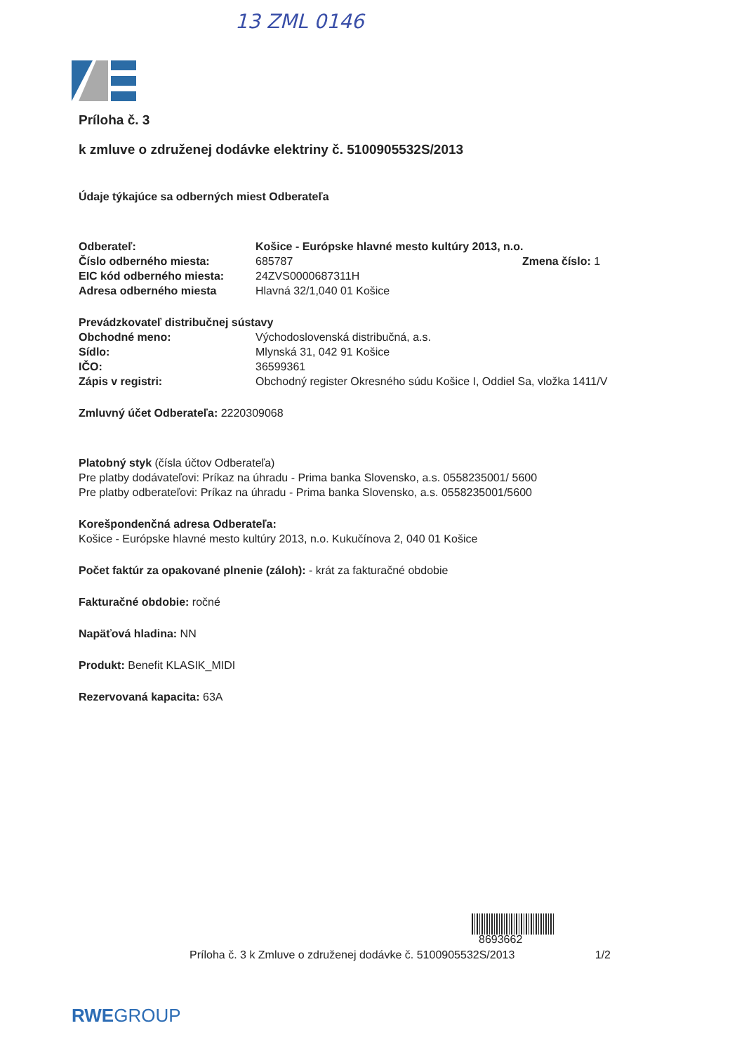13 ZML 0146
Príloha č. 3
k zmluve o združenej dodávke elektriny č. 5100905532S/2013
Údaje týkajúce sa odberných miest Odberateľa
Odberateľ: Košice - Európske hlavné mesto kultúry 2013, n.o.
Číslo odberného miesta: 685787 Zmena číslo: 1
EIC kód odberného miesta: 24ZVS0000687311H
Adresa odberného miesta Hlavná 32/1,040 01 Košice
Prevádzkovateľ distribučnej sústavy
Obchodné meno: Východoslovenská distribučná, a.s.
Sídlo: Mlynská 31, 042 91 Košice
IČO: 36599361
Zápis v registri: Obchodný register Okresného súdu Košice I, Oddiel Sa, vložka 1411/V
Zmluvný účet Odberateľa: 2220309068
Platobný styk (čísla účtov Odberateľa)
Pre platby dodávateľovi: Príkaz na úhradu - Prima banka Slovensko, a.s. 0558235001/ 5600
Pre platby odberateľovi: Príkaz na úhradu - Prima banka Slovensko, a.s. 0558235001/5600
Korešpondenčná adresa Odberateľa:
Košice - Európske hlavné mesto kultúry 2013, n.o. Kukučínova 2, 040 01 Košice
Počet faktúr za opakované plnenie (záloh): - krát za fakturačné obdobie
Fakturačné obdobie: ročné
Napäťová hladina: NN
Produkt: Benefit KLASIK_MIDI
Rezervovaná kapacita: 63A
8693662
Príloha č. 3 k Zmluve o združenej dodávke č. 5100905532S/2013 1/2
RWEGROUP